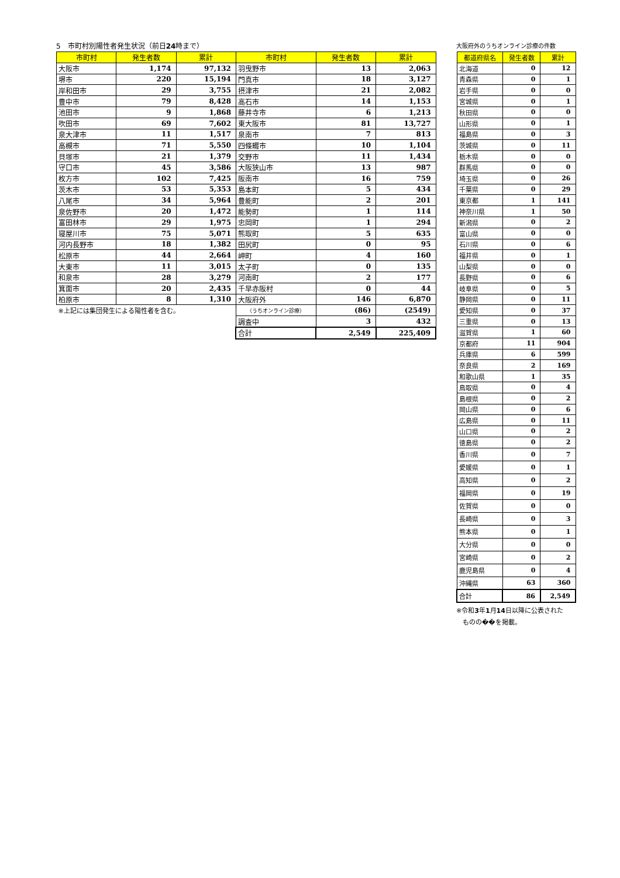5　市町村別陽性者発生状況（前日24時まで）
| 市町村 | 発生者数 | 累計 | 市町村 | 発生者数 | 累計 |
| --- | --- | --- | --- | --- | --- |
| 大阪市 | 1,174 | 97,132 | 羽曳野市 | 13 | 2,063 |
| 堺市 | 220 | 15,194 | 門真市 | 18 | 3,127 |
| 岸和田市 | 29 | 3,755 | 摂津市 | 21 | 2,082 |
| 豊中市 | 79 | 8,428 | 高石市 | 14 | 1,153 |
| 池田市 | 9 | 1,868 | 藤井寺市 | 6 | 1,213 |
| 吹田市 | 69 | 7,602 | 東大阪市 | 81 | 13,727 |
| 泉大津市 | 11 | 1,517 | 泉南市 | 7 | 813 |
| 高槻市 | 71 | 5,550 | 四條畷市 | 10 | 1,104 |
| 貝塚市 | 21 | 1,379 | 交野市 | 11 | 1,434 |
| 守口市 | 45 | 3,586 | 大阪狭山市 | 13 | 987 |
| 枚方市 | 102 | 7,425 | 阪南市 | 16 | 759 |
| 茨木市 | 53 | 5,353 | 島本町 | 5 | 434 |
| 八尾市 | 34 | 5,964 | 豊能町 | 2 | 201 |
| 泉佐野市 | 20 | 1,472 | 能勢町 | 1 | 114 |
| 富田林市 | 29 | 1,975 | 忠岡町 | 1 | 294 |
| 寝屋川市 | 75 | 5,071 | 熊取町 | 5 | 635 |
| 河内長野市 | 18 | 1,382 | 田尻町 | 0 | 95 |
| 松原市 | 44 | 2,664 | 岬町 | 4 | 160 |
| 大東市 | 11 | 3,015 | 太子町 | 0 | 135 |
| 和泉市 | 28 | 3,279 | 河南町 | 2 | 177 |
| 箕面市 | 20 | 2,435 | 千早赤阪村 | 0 | 44 |
| 柏原市 | 8 | 1,310 | 大阪府外 | 146 | 6,870 |
| ※上記には集団発生による陽性者を含む。 | | | （うちオンライン診療） | (86) | (2549) |
| | | | 調査中 | 3 | 432 |
| | | | 合計 | 2,549 | 225,409 |
大阪府外のうちオンライン診療の件数
| 都道府県名 | 発生者数 | 累計 |
| --- | --- | --- |
| 北海道 | 0 | 12 |
| 青森県 | 0 | 1 |
| 岩手県 | 0 | 0 |
| 宮城県 | 0 | 1 |
| 秋田県 | 0 | 0 |
| 山形県 | 0 | 1 |
| 福島県 | 0 | 3 |
| 茨城県 | 0 | 11 |
| 栃木県 | 0 | 0 |
| 群馬県 | 0 | 0 |
| 埼玉県 | 0 | 26 |
| 千葉県 | 0 | 29 |
| 東京都 | 1 | 141 |
| 神奈川県 | 1 | 50 |
| 新潟県 | 0 | 2 |
| 富山県 | 0 | 0 |
| 石川県 | 0 | 6 |
| 福井県 | 0 | 1 |
| 山梨県 | 0 | 0 |
| 長野県 | 0 | 6 |
| 岐阜県 | 0 | 5 |
| 静岡県 | 0 | 11 |
| 愛知県 | 0 | 37 |
| 三重県 | 0 | 13 |
| 滋賀県 | 1 | 60 |
| 京都府 | 11 | 904 |
| 兵庫県 | 6 | 599 |
| 奈良県 | 2 | 169 |
| 和歌山県 | 1 | 35 |
| 鳥取県 | 0 | 4 |
| 島根県 | 0 | 2 |
| 岡山県 | 0 | 6 |
| 広島県 | 0 | 11 |
| 山口県 | 0 | 2 |
| 徳島県 | 0 | 2 |
| 香川県 | 0 | 7 |
| 愛媛県 | 0 | 1 |
| 高知県 | 0 | 2 |
| 福岡県 | 0 | 19 |
| 佐賀県 | 0 | 0 |
| 長崎県 | 0 | 3 |
| 熊本県 | 0 | 1 |
| 大分県 | 0 | 0 |
| 宮崎県 | 0 | 2 |
| 鹿児島県 | 0 | 4 |
| 沖縄県 | 63 | 360 |
| 合計 | 86 | 2,549 |
※令和3年1月14日以降に公表された
　ものの��を掲載。